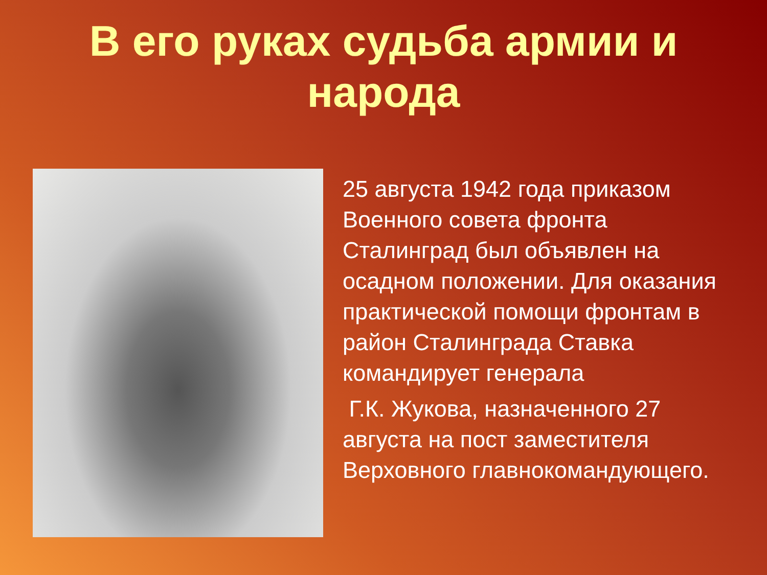В его руках судьба армии и народа
25 августа 1942 года приказом Военного совета фронта Сталинград был объявлен на осадном положении. Для оказания практической помощи фронтам в район Сталинграда Ставка командирует генерала
Г.К. Жукова, назначенного 27 августа на пост заместителя Верховного главнокомандующего.